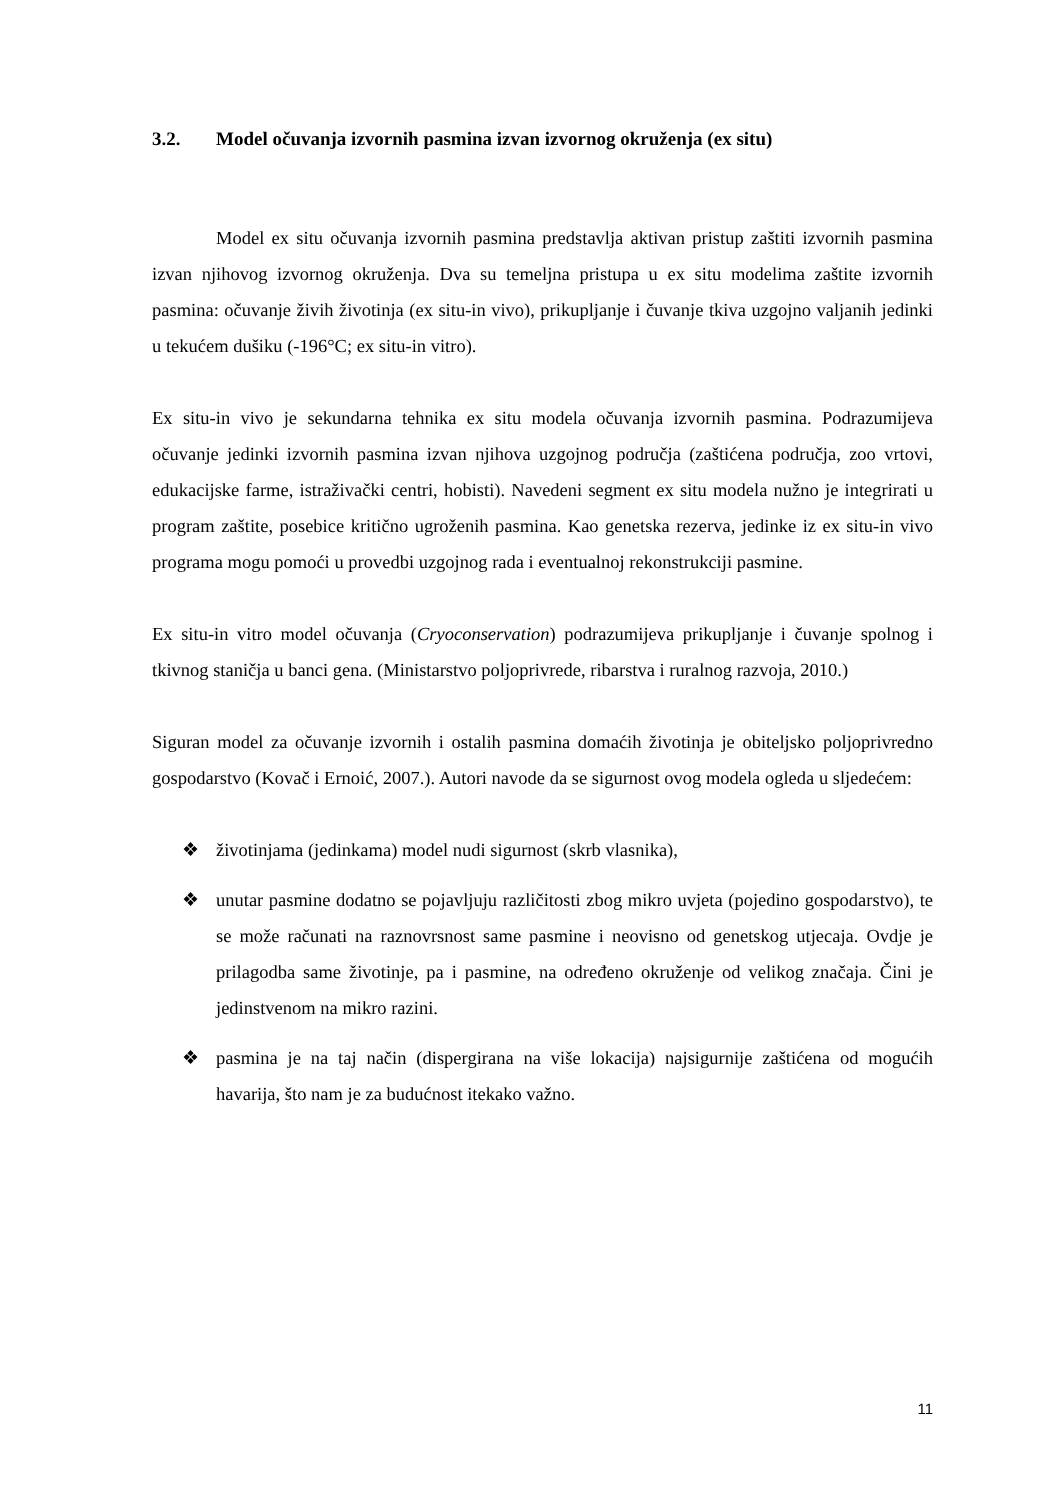3.2. Model očuvanja izvornih pasmina izvan izvornog okruženja (ex situ)
Model ex situ očuvanja izvornih pasmina predstavlja aktivan pristup zaštiti izvornih pasmina izvan njihovog izvornog okruženja. Dva su temeljna pristupa u ex situ modelima zaštite izvornih pasmina: očuvanje živih životinja (ex situ-in vivo), prikupljanje i čuvanje tkiva uzgojno valjanih jedinki u tekućem dušiku (-196°C; ex situ-in vitro).
Ex situ-in vivo je sekundarna tehnika ex situ modela očuvanja izvornih pasmina. Podrazumijeva očuvanje jedinki izvornih pasmina izvan njihova uzgojnog područja (zaštićena područja, zoo vrtovi, edukacijske farme, istraživački centri, hobisti). Navedeni segment ex situ modela nužno je integrirati u program zaštite, posebice kritično ugroženih pasmina. Kao genetska rezerva, jedinke iz ex situ-in vivo programa mogu pomoći u provedbi uzgojnog rada i eventualnoj rekonstrukciji pasmine.
Ex situ-in vitro model očuvanja (Cryoconservation) podrazumijeva prikupljanje i čuvanje spolnog i tkivnog staničja u banci gena. (Ministarstvo poljoprivrede, ribarstva i ruralnog razvoja, 2010.)
Siguran model za očuvanje izvornih i ostalih pasmina domaćih životinja je obiteljsko poljoprivredno gospodarstvo (Kovač i Ernoić, 2007.). Autori navode da se sigurnost ovog modela ogleda u sljedećem:
❖ životinjama (jedinkama) model nudi sigurnost (skrb vlasnika),
❖ unutar pasmine dodatno se pojavljuju različitosti zbog mikro uvjeta (pojedino gospodarstvo), te se može računati na raznovrsnost same pasmine i neovisno od genetskog utjecaja. Ovdje je prilagodba same životinje, pa i pasmine, na određeno okruženje od velikog značaja. Čini je jedinstvenom na mikro razini.
❖ pasmina je na taj način (dispergirana na više lokacija) najsigurnije zaštićena od mogućih havarija, što nam je za budućnost itekako važno.
11